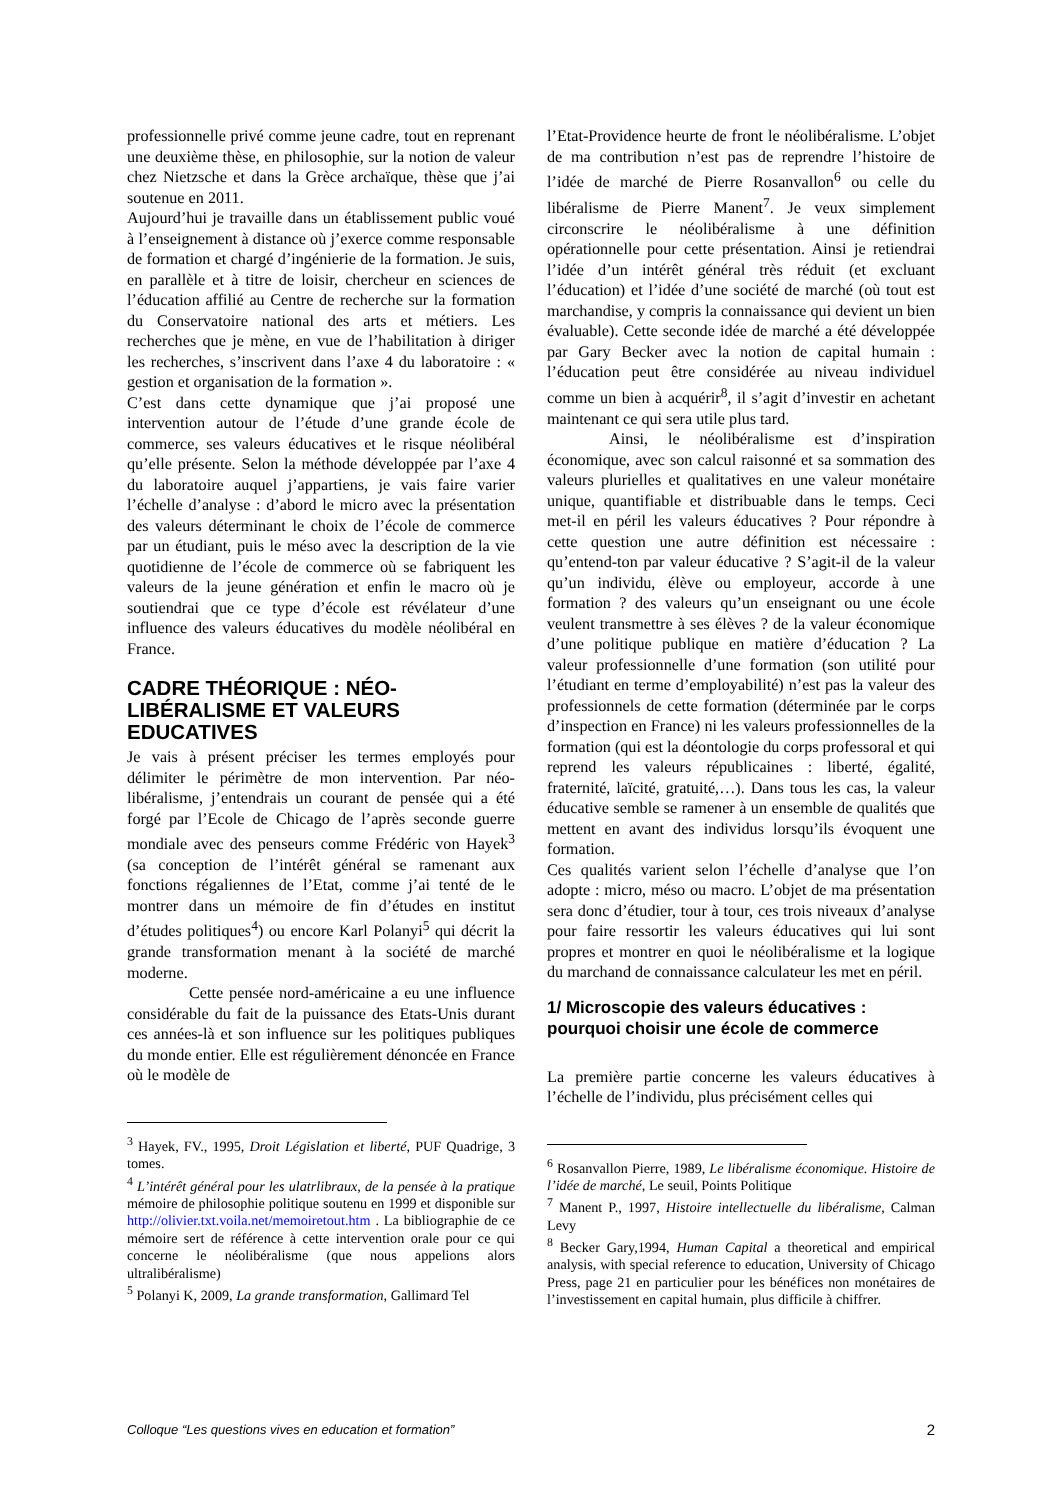professionnelle privé comme jeune cadre, tout en reprenant une deuxième thèse, en philosophie, sur la notion de valeur chez Nietzsche et dans la Grèce archaïque, thèse que j’ai soutenue en 2011.
Aujourd’hui je travaille dans un établissement public voué à l’enseignement à distance où j’exerce comme responsable de formation et chargé d’ingénierie de la formation. Je suis, en parallèle et à titre de loisir, chercheur en sciences de l’éducation affilié au Centre de recherche sur la formation du Conservatoire national des arts et métiers. Les recherches que je mène, en vue de l’habilitation à diriger les recherches, s’inscrivent dans l’axe 4 du laboratoire : « gestion et organisation de la formation ».
C’est dans cette dynamique que j’ai proposé une intervention autour de l’étude d’une grande école de commerce, ses valeurs éducatives et le risque néolibéral qu’elle présente. Selon la méthode développée par l’axe 4 du laboratoire auquel j’appartiens, je vais faire varier l’échelle d’analyse : d’abord le micro avec la présentation des valeurs déterminant le choix de l’école de commerce par un étudiant, puis le méso avec la description de la vie quotidienne de l’école de commerce où se fabriquent les valeurs de la jeune génération et enfin le macro où je soutiendrai que ce type d’école est révélateur d’une influence des valeurs éducatives du modèle néolibéral en France.
CADRE THÉORIQUE : NÉO-LIBÉRALISME ET VALEURS EDUCATIVES
Je vais à présent préciser les termes employés pour délimiter le périmètre de mon intervention. Par néo-libéralisme, j’entendrais un courant de pensée qui a été forgé par l’Ecole de Chicago de l’après seconde guerre mondiale avec des penseurs comme Frédéric von Hayek<sup>3</sup> (sa conception de l’intérêt général se ramenant aux fonctions régaliennes de l’Etat, comme j’ai tenté de le montrer dans un mémoire de fin d’études en institut d’études politiques<sup>4</sup>) ou encore Karl Polanyi<sup>5</sup> qui décrit la grande transformation menant à la société de marché moderne.
Cette pensée nord-américaine a eu une influence considérable du fait de la puissance des Etats-Unis durant ces années-là et son influence sur les politiques publiques du monde entier. Elle est régulièrement dénoncée en France où le modèle de
<sup>3</sup> Hayek, FV., 1995, Droit Législation et liberté, PUF Quadrige, 3 tomes.
<sup>4</sup> L’intérêt général pour les ulatrlibraux, de la pensée à la pratique mémoire de philosophie politique soutenu en 1999 et disponible sur http://olivier.txt.voila.net/memoiretout.htm . La bibliographie de ce mémoire sert de référence à cette intervention orale pour ce qui concerne le néolibéralisme (que nous appelions alors ultralibéralisme)
<sup>5</sup> Polanyi K, 2009, La grande transformation, Gallimard Tel
l’Etat-Providence heurte de front le néolibéralisme. L’objet de ma contribution n’est pas de reprendre l’histoire de l’idée de marché de Pierre Rosanvallon<sup>6</sup> ou celle du libéralisme de Pierre Manent<sup>7</sup>. Je veux simplement circonscrire le néolibéralisme à une définition opérationnelle pour cette présentation. Ainsi je retiendrai l’idée d’un intérêt général très réduit (et excluant l’éducation) et l’idée d’une société de marché (où tout est marchandise, y compris la connaissance qui devient un bien évaluable). Cette seconde idée de marché a été développée par Gary Becker avec la notion de capital humain : l’éducation peut être considérée au niveau individuel comme un bien à acquérir<sup>8</sup>, il s’agit d’investir en achetant maintenant ce qui sera utile plus tard.
Ainsi, le néolibéralisme est d’inspiration économique, avec son calcul raisonné et sa sommation des valeurs plurielles et qualitatives en une valeur monétaire unique, quantifiable et distribuable dans le temps. Ceci met-il en péril les valeurs éducatives ? Pour répondre à cette question une autre définition est nécessaire : qu’entend-ton par valeur éducative ? S’agit-il de la valeur qu’un individu, élève ou employeur, accorde à une formation ? des valeurs qu’un enseignant ou une école veulent transmettre à ses élèves ? de la valeur économique d’une politique publique en matière d’éducation ? La valeur professionnelle d’une formation (son utilité pour l’étudiant en terme d’employabilité) n’est pas la valeur des professionnels de cette formation (déterminée par le corps d’inspection en France) ni les valeurs professionnelles de la formation (qui est la déontologie du corps professoral et qui reprend les valeurs républicaines : liberté, égalité, fraternité, laïcité, gratuité,…). Dans tous les cas, la valeur éducative semble se ramener à un ensemble de qualités que mettent en avant des individus lorsqu’ils évoquent une formation.
Ces qualités varient selon l’échelle d’analyse que l’on adopte : micro, méso ou macro. L’objet de ma présentation sera donc d’étudier, tour à tour, ces trois niveaux d’analyse pour faire ressortir les valeurs éducatives qui lui sont propres et montrer en quoi le néolibéralisme et la logique du marchand de connaissance calculateur les met en péril.
1/ Microscopie des valeurs éducatives : pourquoi choisir une école de commerce
La première partie concerne les valeurs éducatives à l’échelle de l’individu, plus précisément celles qui
<sup>6</sup> Rosanvallon Pierre, 1989, Le libéralisme économique. Histoire de l’idée de marché, Le seuil, Points Politique
<sup>7</sup> Manent P., 1997, Histoire intellectuelle du libéralisme, Calman Levy
<sup>8</sup> Becker Gary,1994, Human Capital a theoretical and empirical analysis, with special reference to education, University of Chicago Press, page 21 en particulier pour les bénéfices non monétaires de l’investissement en capital humain, plus difficile à chiffrer.
Colloque “Les questions vives en education et formation” 2